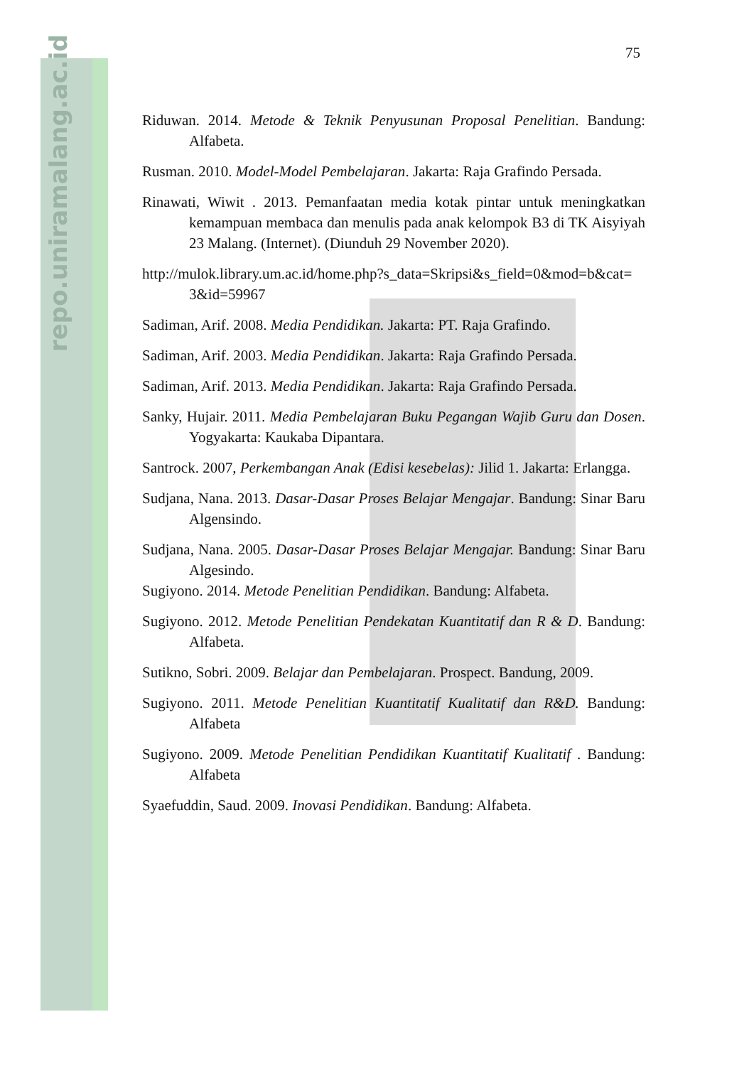repo.uniramalang.ac.id
75
Riduwan. 2014. Metode & Teknik Penyusunan Proposal Penelitian. Bandung: Alfabeta.
Rusman. 2010. Model-Model Pembelajaran. Jakarta: Raja Grafindo Persada.
Rinawati, Wiwit . 2013. Pemanfaatan media kotak pintar untuk meningkatkan kemampuan membaca dan menulis pada anak kelompok B3 di TK Aisyiyah 23 Malang. (Internet). (Diunduh 29 November 2020).
http://mulok.library.um.ac.id/home.php?s_data=Skripsi&s_field=0&mod=b&cat= 3&id=59967
Sadiman, Arif. 2008. Media Pendidikan. Jakarta: PT. Raja Grafindo.
Sadiman, Arif. 2003. Media Pendidikan. Jakarta: Raja Grafindo Persada.
Sadiman, Arif. 2013. Media Pendidikan. Jakarta: Raja Grafindo Persada.
Sanky, Hujair. 2011. Media Pembelajaran Buku Pegangan Wajib Guru dan Dosen. Yogyakarta: Kaukaba Dipantara.
Santrock. 2007, Perkembangan Anak (Edisi kesebelas): Jilid 1. Jakarta: Erlangga.
Sudjana, Nana. 2013. Dasar-Dasar Proses Belajar Mengajar. Bandung: Sinar Baru Algensindo.
Sudjana, Nana. 2005. Dasar-Dasar Proses Belajar Mengajar. Bandung: Sinar Baru Algesindo.
Sugiyono. 2014. Metode Penelitian Pendidikan. Bandung: Alfabeta.
Sugiyono. 2012. Metode Penelitian Pendekatan Kuantitatif dan R & D. Bandung: Alfabeta.
Sutikno, Sobri. 2009. Belajar dan Pembelajaran. Prospect. Bandung, 2009.
Sugiyono. 2011. Metode Penelitian Kuantitatif Kualitatif dan R&D. Bandung: Alfabeta
Sugiyono. 2009. Metode Penelitian Pendidikan Kuantitatif Kualitatif . Bandung: Alfabeta
Syaefuddin, Saud. 2009. Inovasi Pendidikan. Bandung: Alfabeta.